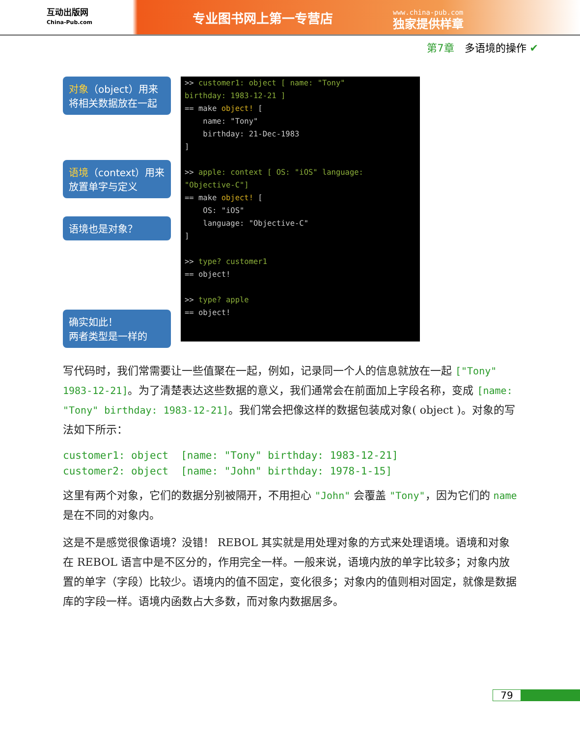互动出版网
China-Pub.com
专业图书网上第一专营店
www.china-pub.com
独家提供样章
第7章　多语境的操作 ✔
对象（object）用来将相关数据放在一起
语境（context）用来放置单字与定义
语境也是对象？
确实如此！
两者类型是一样的
>> customer1: object [ name: "Tony" birthday: 1983-12-21 ] == make object! [ name: "Tony" birthday: 21-Dec-1983 ] >> apple: context [ OS: "iOS" language: "Objective-C"] == make object! [ OS: "iOS" language: "Objective-C" ] >> type? customer1 == object! >> type? apple == object!
写代码时，我们常需要让一些值聚在一起，例如，记录同一个人的信息就放在一起 ["Tony" 1983-12-21]。为了清楚表达这些数据的意义，我们通常会在前面加上字段名称，变成 [name: "Tony" birthday: 1983-12-21]。我们常会把像这样的数据包装成对象( object )。对象的写法如下所示：
customer1: object  [name: "Tony" birthday: 1983-12-21]
customer2: object  [name: "John" birthday: 1978-1-15]
这里有两个对象，它们的数据分别被隔开，不用担心 "John" 会覆盖 "Tony"，因为它们的 name 是在不同的对象内。
这是不是感觉很像语境？没错！ REBOL 其实就是用处理对象的方式来处理语境。语境和对象在 REBOL 语言中是不区分的，作用完全一样。一般来说，语境内放的单字比较多；对象内放置的单字（字段）比较少。语境内的值不固定，变化很多；对象内的值则相对固定，就像是数据库的字段一样。语境内函数占大多数，而对象内数据居多。
79